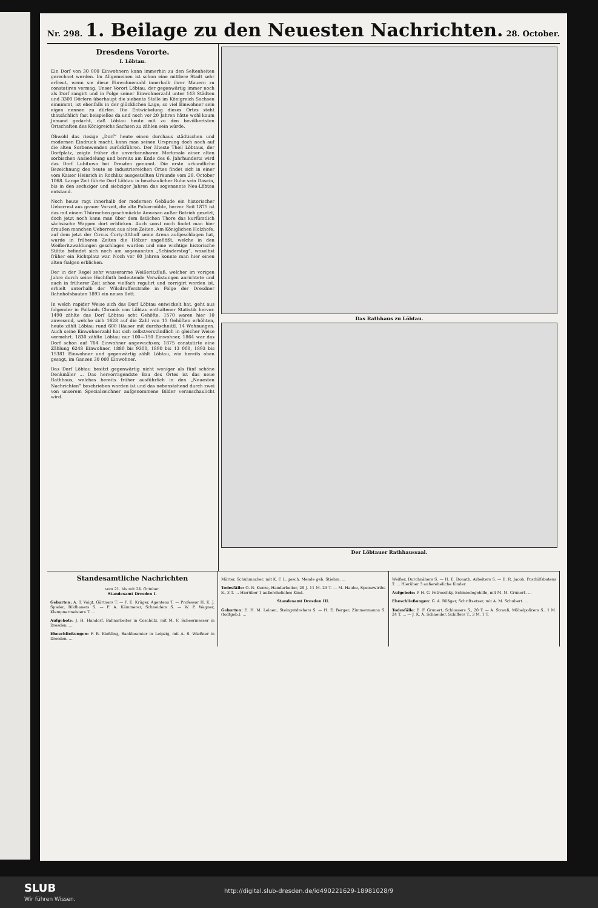Nr. 298.
1. Beilage zu den Neuesten Nachrichten.
28. October.
Dresdens Vororte.
I. Löbtau.
Ein Dorf von 30 000 Einwohnern kann immerhin zu den Seltenheiten gerechnet werden. Im Allgemeinen ist schon eine mittlere Stadt sehr erfreut, wenn sie diese Einwohnerzahl innerhalb ihrer Mauern zu constatiren vermag. Unser Vorort Löbtau, der gegenwärtig immer noch als Dorf rangirt und in Folge seiner Einwohnerzahl unter 143 Städten und 3300 Dörfern überhaupt die siebente Stelle im Königreich Sachsen einnimmt, ist ebenfalls in der glücklichen Lage, so viel Einwohner sein eigen nennen zu dürfen. Die Entwickelung dieses Ortes steht thatsächlich fast beispiellos da und noch vor 20 Jahren hätte wohl kaum Jemand gedacht, daß Löbtau heute mit zu den bevölkertsten Ortschaften des Königreichs Sachsen zu zählen sein würde.
Obwohl das riesige „Dorf“ heute einen durchaus städtischen und modernen Eindruck macht, kann man seinen Ursprung doch noch auf die alten Sorbenwenden zurückführen. Der älteste Theil Löbtaus, der Dorfplatz, zeigte früher die unverkennbaren Merkmale einer alten sorbischen Ansiedelung und bereits am Ende des 6. Jahrhunderts wird das Dorf Lubituwa bei Dresden genannt. Die erste urkundliche Bezeichnung des heute so industriereichen Ortes findet sich in einer vom Kaiser Heinrich in Rochlitz ausgestellten Urkunde vom 28. October 1068. Lange Zeit führte Dorf Löbtau in beschaulicher Ruhe sein Dasein, bis in den sechziger und siebziger Jahren das sogenannte Neu-Löbtau entstand.
Noch heute ragt innerhalb der modernen Gebäude ein historischer Ueberrest aus grauer Vorzeit, die alte Pulvermühle, hervor. Seit 1875 ist das mit einem Thürmchen geschmückte Anwesen außer Betrieb gesetzt, doch jetzt noch kann man über dem östlichen Thore das kurfürstlich sächsische Wappen dort erblicken. Auch sonst noch findet man hier draußen manchen Ueberrest aus alten Zeiten. Am Königlichen Holzhofe, auf dem jetzt der Circus Corty-Althoff seine Arena aufgeschlagen hat, wurde in früheren Zeiten die Hölzer angeflößt, welche in den Weißeritzwaldungen geschlagen wurden und eine wichtige historische Stätte befindet sich noch am sogenannten „Schindersteg“, woselbst früher ein Richtplatz war. Noch vor 60 Jahren konnte man hier einen alten Galgen erblicken.
Der in der Regel sehr wasserarme Weißeritzfluß, welcher im vorigen Jahre durch seine Hochfluth bedeutende Verwüstungen anrichtete und auch in früherer Zeit schon vielfach regulirt und corrigirt worden ist, erhielt unterhalb der Wilsdrufferstraße in Folge der Dresdner Bahnhofsbauten 1893 ein neues Bett.
In welch rapider Weise sich das Dorf Löbtau entwickelt hat, geht aus folgender in Fallands Chronik von Löbtau enthaltener Statistik hervor. 1490 zählte das Dorf Löbtau acht Gehöfte, 1570 waren hier 10 anwesend, welche sich 1628 auf die Zahl von 15 Gehöften erhöhten, heute zählt Löbtau rund 600 Häuser mit durchschnittl. 14 Wohnungen. Auch seine Einwohnerzahl hat sich selbstverständlich in gleicher Weise vermehrt. 1830 zählte Löbtau nur 100—150 Einwohner, 1864 war das Dorf schon auf 764 Einwohner angewachsen; 1875 constatirte eine Zählung 6248 Einwohner, 1880 bis 9300, 1890 bis 13 000, 1893 bis 15381 Einwohner und gegenwärtig zählt Löbtau, wie bereits oben gesagt, im Ganzen 30 000 Einwohner.
Das Dorf Löbtau besitzt gegenwärtig nicht weniger als fünf schöne Denkmäler ... Das hervorragendste Bau des Ortes ist das neue Rathhaus, welches bereits früher ausführlich in den „Neuesten Nachrichten“ beschrieben worden ist und das nebenstehend durch zwei von unserem Specialzeichner aufgenommene Bilder veranschaulicht wird.
Das Rathhaus zu Löbtau.
Der Löbtauer Rathhaussaal.
Standesamtliche Nachrichten
vom 21. bis mit 24. October.
Standesamt Dresden I.
Geburten: A. T. Voigt, Gärtners T. — F. E. Krüger, Agentens T. — Professor H. K. J. Spieler, Bildhauers S. — F. A. Kämmerer, Schneiders S. — W. P. Wagner, Klempnermeisters T. ...
Aufgebote: J. H. Handorf, Bahnarbeiter in Coschütz, mit M. F. Scheermesser in Dresden. ...
Eheschließungen: F. R. Kießling, Bankbeamter in Leipzig, mit A. S. Wießner in Dresden. ...
Märter, Schuhmacher, mit K. F. L. gesch. Mende geb. Stiehm. ...
Todesfälle: O. R. Kunze, Handarbeiter, 29 J. 11 M. 23 T. — M. Haube, Speisewirths S., 3 T. ... Hierüber 1 außereheliches Kind.
Standesamt Dresden III.
Geburten: E. H. M. Leinen, Steingutdrehers S. — H. E. Berger, Zimmermanns S. (todtgeb.). ...
Weißer, Durchnähers S. — H. E. Donath, Arbeiters S. — E. R. Jacob, Posthilfsbotens T. ... Hierüber 3 außereheliche Kinder.
Aufgebote: P. H. G. Petroschky, Schmiedegehilfe, mit M. M. Grunert. ...
Eheschließungen: G. A. Rößger, Schriftsetzer, mit A. M. Schubert. ...
Todesfälle: E. F. Grunert, Schlossers S., 20 T. — A. Strauß, Möbelpolirers S., 1 M. 24 T. ... — J. K. A. Schneider, Schiffers T., 3 M. 1 T.
SLUB
Wir führen Wissen.
http://digital.slub-dresden.de/id490221629-18981028/9